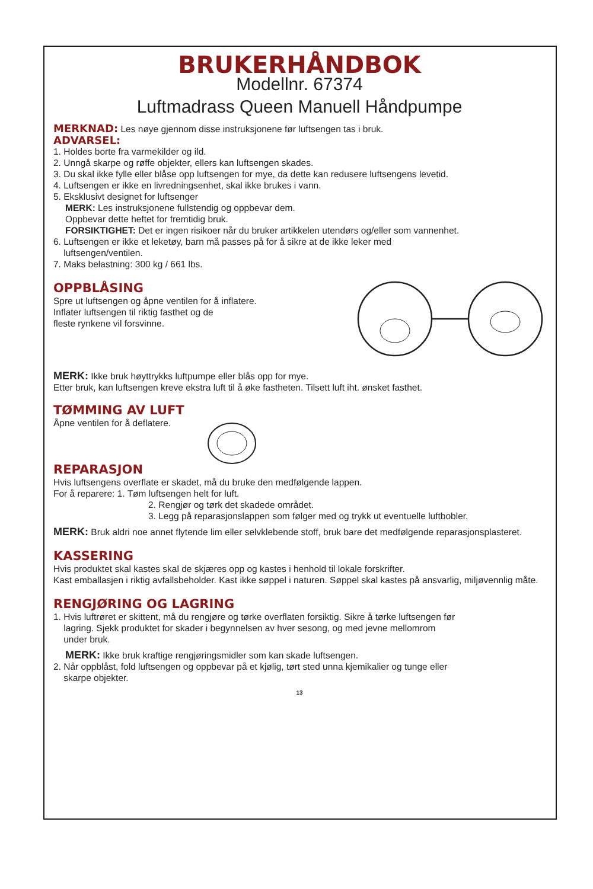BRUKERHÅNDBOK
Modellnr. 67374
Luftmadrass Queen Manuell Håndpumpe
MERKNAD: Les nøye gjennom disse instruksjonene før luftsengen tas i bruk.
ADVARSEL:
1. Holdes borte fra varmekilder og ild.
2. Unngå skarpe og røffe objekter, ellers kan luftsengen skades.
3. Du skal ikke fylle eller blåse opp luftsengen for mye, da dette kan redusere luftsengens levetid.
4. Luftsengen er ikke en livredningsenhet, skal ikke brukes i vann.
5. Eksklusivt designet for luftsenger
MERK: Les instruksjonene fullstendig og oppbevar dem.
Oppbevar dette heftet for fremtidig bruk.
FORSIKTIGHET: Det er ingen risikoer når du bruker artikkelen utendørs og/eller som vannenhet.
6. Luftsengen er ikke et leketøy, barn må passes på for å sikre at de ikke leker med
luftsengen/ventilen.
7. Maks belastning: 300 kg / 661 lbs.
OPPBLÅSING
Spre ut luftsengen og åpne ventilen for å inflatere.
Inflater luftsengen til riktig fasthet og de
fleste rynkene vil forsvinne.
MERK: Ikke bruk høyttrykks luftpumpe eller blås opp for mye.
Etter bruk, kan luftsengen kreve ekstra luft til å øke fastheten. Tilsett luft iht. ønsket fasthet.
TØMMING AV LUFT
Åpne ventilen for å deflatere.
REPARASJON
Hvis luftsengens overflate er skadet, må du bruke den medfølgende lappen.
For å reparere: 1. Tøm luftsengen helt for luft.
2. Rengjør og tørk det skadede området.
3. Legg på reparasjonslappen som følger med og trykk ut eventuelle luftbobler.
MERK: Bruk aldri noe annet flytende lim eller selvklebende stoff, bruk bare det medfølgende reparasjonsplasteret.
KASSERING
Hvis produktet skal kastes skal de skjæres opp og kastes i henhold til lokale forskrifter.
Kast emballasjen i riktig avfallsbeholder. Kast ikke søppel i naturen. Søppel skal kastes på ansvarlig, miljøvennlig måte.
RENGJØRING OG LAGRING
1. Hvis luftrøret er skittent, må du rengjøre og tørke overflaten forsiktig. Sikre å tørke luftsengen før
lagring. Sjekk produktet for skader i begynnelsen av hver sesong, og med jevne mellomrom
under bruk.
MERK: Ikke bruk kraftige rengjøringsmidler som kan skade luftsengen.
2. Når oppblåst, fold luftsengen og oppbevar på et kjølig, tørt sted unna kjemikalier og tunge eller
skarpe objekter.
13